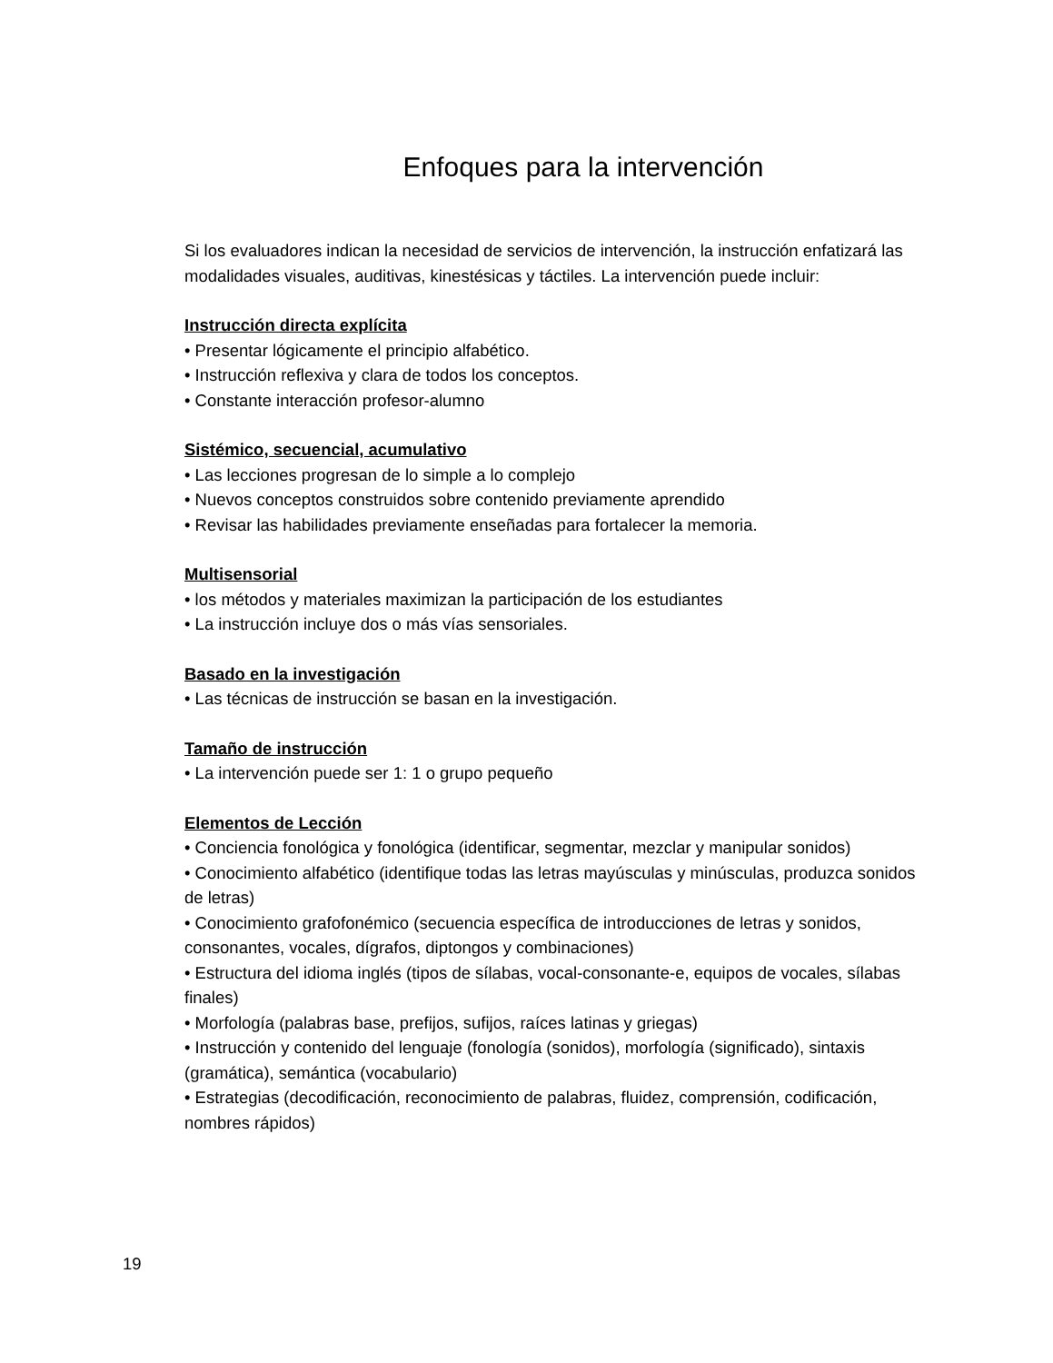Enfoques para la intervención
Si los evaluadores indican la necesidad de servicios de intervención, la instrucción enfatizará las modalidades visuales, auditivas, kinestésicas y táctiles. La intervención puede incluir:
Instrucción directa explícita
• Presentar lógicamente el principio alfabético.
• Instrucción reflexiva y clara de todos los conceptos.
• Constante interacción profesor-alumno
Sistémico, secuencial, acumulativo
• Las lecciones progresan de lo simple a lo complejo
• Nuevos conceptos construidos sobre contenido previamente aprendido
• Revisar las habilidades previamente enseñadas para fortalecer la memoria.
Multisensorial
• los métodos y materiales maximizan la participación de los estudiantes
• La instrucción incluye dos o más vías sensoriales.
Basado en la investigación
• Las técnicas de instrucción se basan en la investigación.
Tamaño de instrucción
• La intervención puede ser 1: 1 o grupo pequeño
Elementos de Lección
• Conciencia fonológica y fonológica (identificar, segmentar, mezclar y manipular sonidos)
• Conocimiento alfabético (identifique todas las letras mayúsculas y minúsculas, produzca sonidos de letras)
• Conocimiento grafofonémico (secuencia específica de introducciones de letras y sonidos, consonantes, vocales, dígrafos, diptongos y combinaciones)
• Estructura del idioma inglés (tipos de sílabas, vocal-consonante-e, equipos de vocales, sílabas finales)
• Morfología (palabras base, prefijos, sufijos, raíces latinas y griegas)
• Instrucción y contenido del lenguaje (fonología (sonidos), morfología (significado), sintaxis (gramática), semántica (vocabulario)
• Estrategias (decodificación, reconocimiento de palabras, fluidez, comprensión, codificación, nombres rápidos)
19